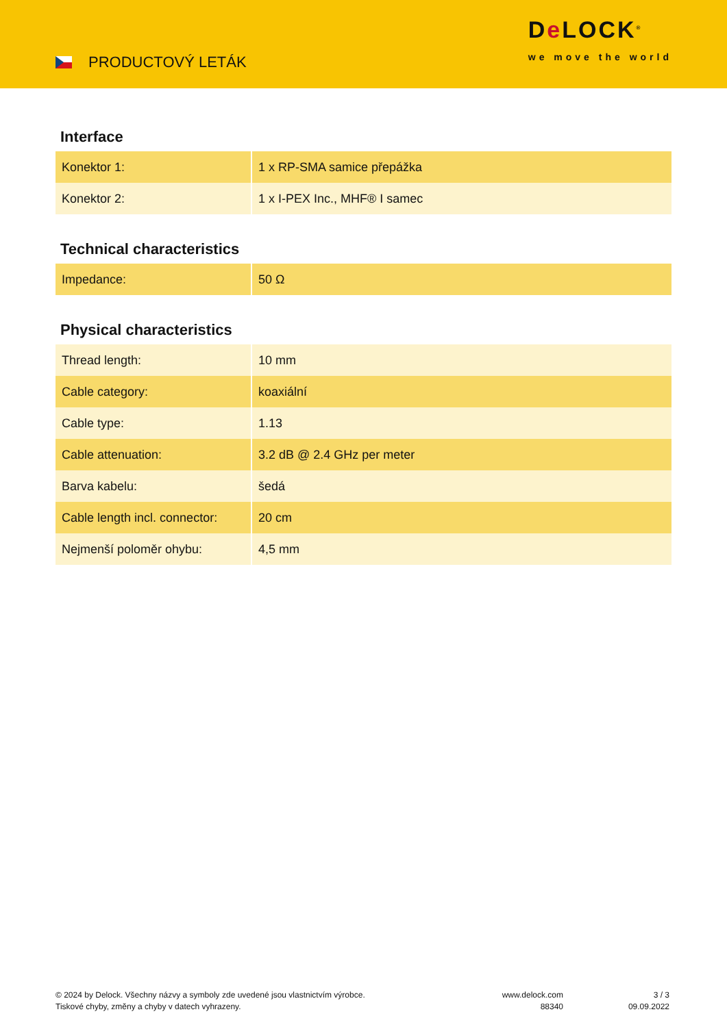PRODUCTOVÝ LETÁK
De LOCK<sup>®</sup>
we move the world
Interface
| Konektor 1: | 1 x RP-SMA samice přepážka |
| Konektor 2: | 1 x I-PEX Inc., MHF® I samec |
Technical characteristics
| Impedance: | 50 Ω |
Physical characteristics
| Thread length: | 10 mm |
| Cable category: | koaxiální |
| Cable type: | 1.13 |
| Cable attenuation: | 3.2 dB @ 2.4 GHz per meter |
| Barva kabelu: | šedá |
| Cable length incl. connector: | 20 cm |
| Nejmenší poloměr ohybu: | 4,5 mm |
© 2024 by Delock. Všechny názvy a symboly zde uvedené jsou vlastnictvím výrobce.
Tiskové chyby, změny a chyby v datech vyhrazeny.
www.delock.com
88340
3 / 3
09.09.2022